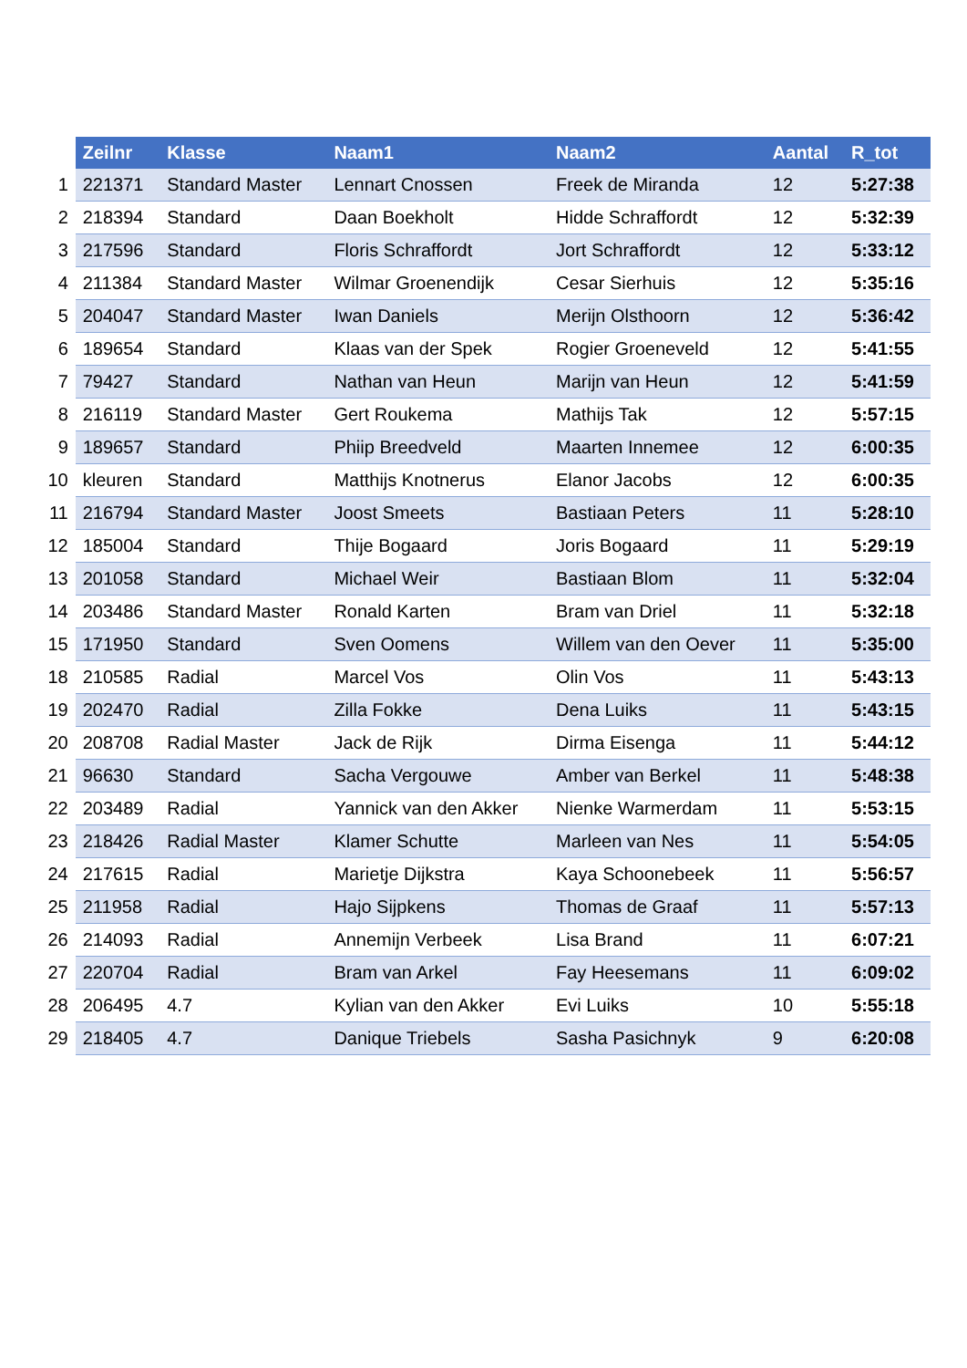| | Zeilnr | Klasse | Naam1 | Naam2 | Aantal | R_tot |
| 1 | 221371 | Standard Master | Lennart Cnossen | Freek de Miranda | 12 | 5:27:38 |
| 2 | 218394 | Standard | Daan Boekholt | Hidde Schraffordt | 12 | 5:32:39 |
| 3 | 217596 | Standard | Floris Schraffordt | Jort Schraffordt | 12 | 5:33:12 |
| 4 | 211384 | Standard Master | Wilmar Groenendijk | Cesar Sierhuis | 12 | 5:35:16 |
| 5 | 204047 | Standard Master | Iwan Daniels | Merijn Olsthoorn | 12 | 5:36:42 |
| 6 | 189654 | Standard | Klaas van der Spek | Rogier Groeneveld | 12 | 5:41:55 |
| 7 | 79427 | Standard | Nathan van Heun | Marijn van Heun | 12 | 5:41:59 |
| 8 | 216119 | Standard Master | Gert Roukema | Mathijs Tak | 12 | 5:57:15 |
| 9 | 189657 | Standard | Phiip Breedveld | Maarten Innemee | 12 | 6:00:35 |
| 10 | kleuren | Standard | Matthijs Knotnerus | Elanor Jacobs | 12 | 6:00:35 |
| 11 | 216794 | Standard Master | Joost Smeets | Bastiaan Peters | 11 | 5:28:10 |
| 12 | 185004 | Standard | Thije Bogaard | Joris Bogaard | 11 | 5:29:19 |
| 13 | 201058 | Standard | Michael Weir | Bastiaan Blom | 11 | 5:32:04 |
| 14 | 203486 | Standard Master | Ronald Karten | Bram van Driel | 11 | 5:32:18 |
| 15 | 171950 | Standard | Sven Oomens | Willem van den Oever | 11 | 5:35:00 |
| 18 | 210585 | Radial | Marcel Vos | Olin Vos | 11 | 5:43:13 |
| 19 | 202470 | Radial | Zilla Fokke | Dena Luiks | 11 | 5:43:15 |
| 20 | 208708 | Radial Master | Jack de Rijk | Dirma Eisenga | 11 | 5:44:12 |
| 21 | 96630 | Standard | Sacha Vergouwe | Amber van Berkel | 11 | 5:48:38 |
| 22 | 203489 | Radial | Yannick van den Akker | Nienke Warmerdam | 11 | 5:53:15 |
| 23 | 218426 | Radial Master | Klamer Schutte | Marleen van Nes | 11 | 5:54:05 |
| 24 | 217615 | Radial | Marietje Dijkstra | Kaya Schoonebeek | 11 | 5:56:57 |
| 25 | 211958 | Radial | Hajo Sijpkens | Thomas de Graaf | 11 | 5:57:13 |
| 26 | 214093 | Radial | Annemijn Verbeek | Lisa Brand | 11 | 6:07:21 |
| 27 | 220704 | Radial | Bram van Arkel | Fay Heesemans | 11 | 6:09:02 |
| 28 | 206495 | 4.7 | Kylian van den Akker | Evi Luiks | 10 | 5:55:18 |
| 29 | 218405 | 4.7 | Danique Triebels | Sasha Pasichnyk | 9 | 6:20:08 |